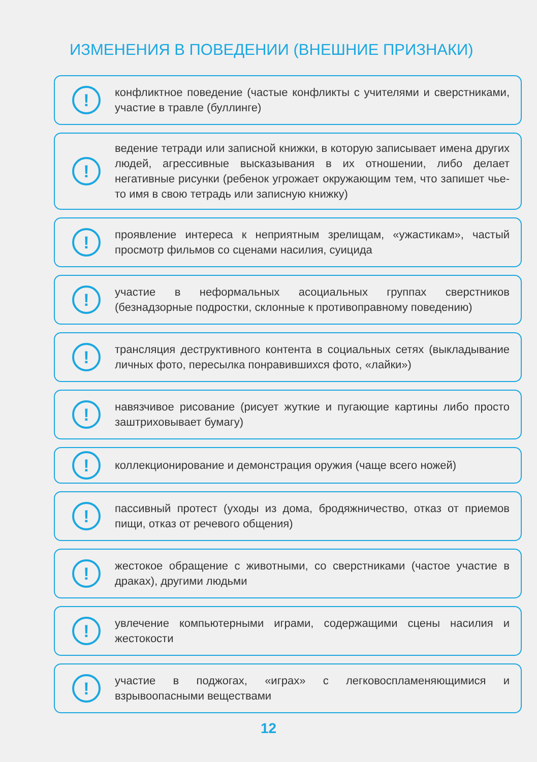ИЗМЕНЕНИЯ В ПОВЕДЕНИИ (ВНЕШНИЕ ПРИЗНАКИ)
!
конфликтное поведение (частые конфликты с учителями и сверстниками, участие в травле (буллинге)
!
ведение тетради или записной книжки, в которую записывает имена других людей, агрессивные высказывания в их отношении, либо делает негативные рисунки (ребенок угрожает окружающим тем, что запишет чье-то имя в свою тетрадь или записную книжку)
!
проявление интереса к неприятным зрелищам, «ужастикам», частый просмотр фильмов со сценами насилия, суицида
!
участие в неформальных асоциальных группах сверстников (безнадзорные подростки, склонные к противоправному поведению)
!
трансляция деструктивного контента в социальных сетях (выкладывание личных фото, пересылка понравившихся фото, «лайки»)
!
навязчивое рисование (рисует жуткие и пугающие картины либо просто заштриховывает бумагу)
!
коллекционирование и демонстрация оружия (чаще всего ножей)
!
пассивный протест (уходы из дома, бродяжничество, отказ от приемов пищи, отказ от речевого общения)
!
жестокое обращение с животными, со сверстниками (частое участие в драках), другими людьми
!
увлечение компьютерными играми, содержащими сцены насилия и жестокости
!
участие в поджогах, «играх» с легковоспламеняющимися и взрывоопасными веществами
12